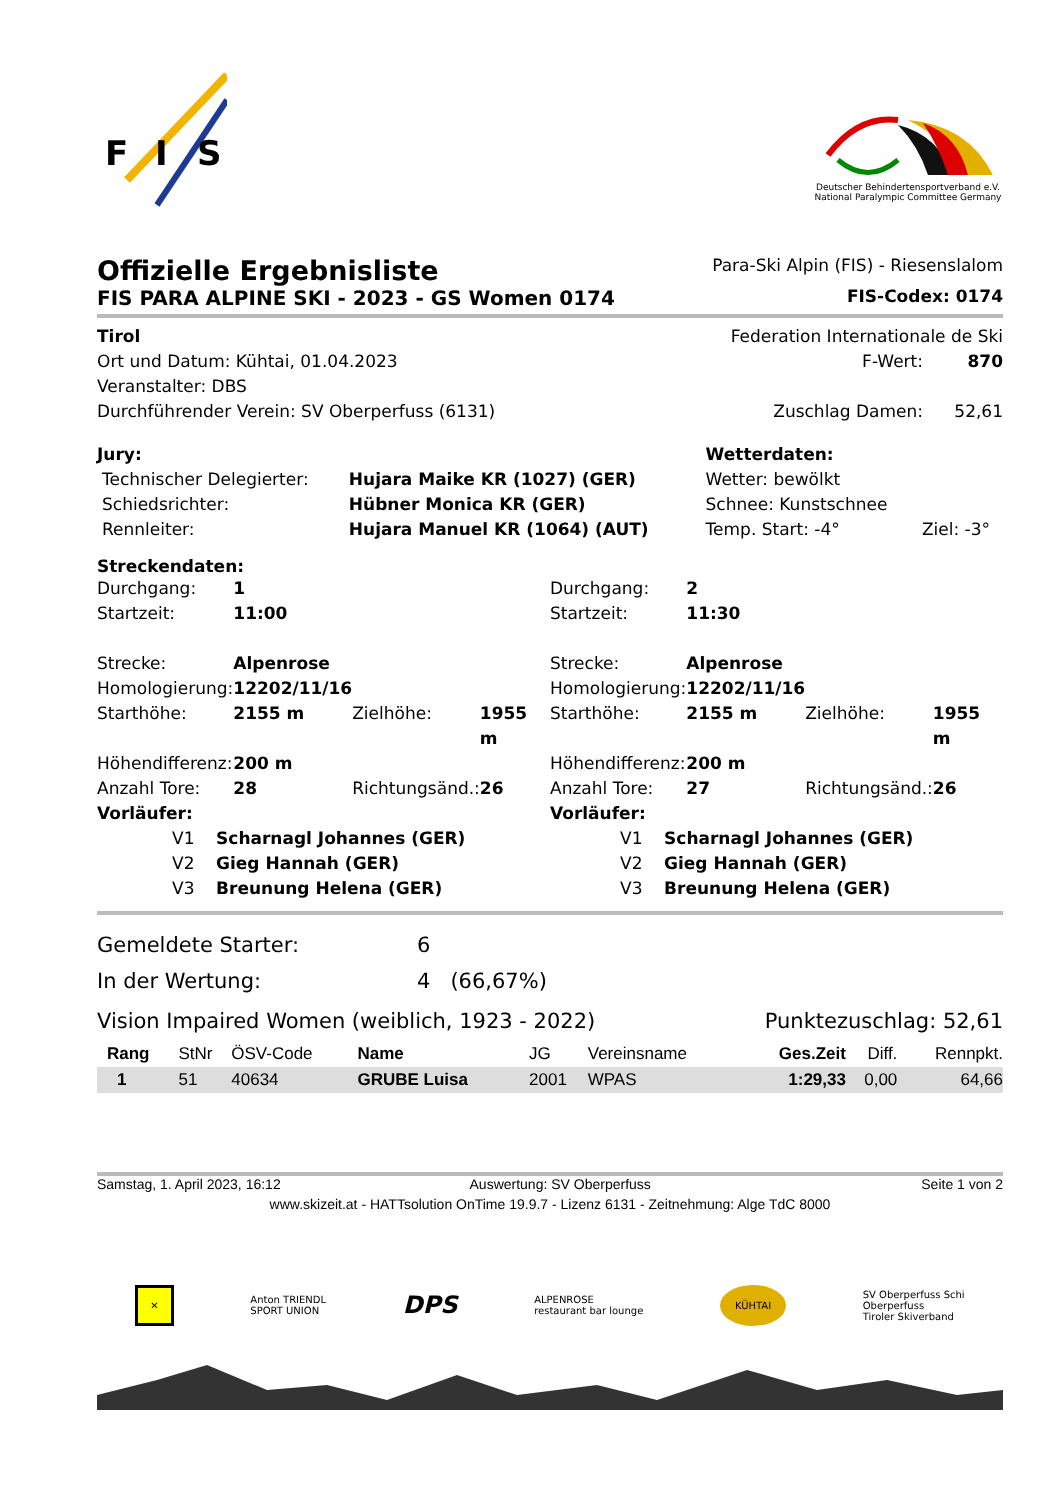F
I
S
Deutscher Behindertensportverband e.V.
National Paralympic Committee Germany
| Offizielle Ergebnisliste | Para-Ski Alpin (FIS) - Riesenslalom |
| FIS PARA ALPINE SKI - 2023 - GS Women 0174 | FIS-Codex: 0174 |
| Tirol | Federation Internationale de Ski | |
| Ort und Datum: Kühtai, 01.04.2023 | F-Wert: | 870 |
| Veranstalter: DBS | | |
| Durchführender Verein: SV Oberperfuss (6131) | Zuschlag Damen: | 52,61 |
| Jury: | | Wetterdaten: | |
| Technischer Delegierter: | Hujara Maike KR (1027) (GER) | Wetter: bewölkt | |
| Schiedsrichter: | Hübner Monica KR (GER) | Schnee: Kunstschnee | |
| Rennleiter: | Hujara Manuel KR (1064) (AUT) | Temp. Start: -4° | Ziel: -3° |
Streckendaten:
| Durchgang: | 1 | | | Durchgang: | 2 | | |
| Startzeit: | 11:00 | | | Startzeit: | 11:30 | | |
| Strecke: | Alpenrose | | | Strecke: | Alpenrose | | |
| Homologierung: | 12202/11/16 | | | Homologierung: | 12202/11/16 | | |
| Starthöhe: | 2155 m | Zielhöhe: | 1955 m | Starthöhe: | 2155 m | Zielhöhe: | 1955 m |
| Höhendifferenz: | 200 m | | | Höhendifferenz: | 200 m | | |
| Anzahl Tore: | 28 | Richtungsänd.: | 26 | Anzahl Tore: | 27 | Richtungsänd.: | 26 |
| Vorläufer: | | | | Vorläufer: | | | |
| V1 Scharnagl Johannes (GER) | | | | V1 Scharnagl Johannes (GER) | | | |
| V2 Gieg Hannah (GER) | | | | V2 Gieg Hannah (GER) | | | |
| V3 Breunung Helena (GER) | | | | V3 Breunung Helena (GER) | | | |
| Gemeldete Starter: | 6 |
| In der Wertung: | 4 (66,67%) |
| Vision Impaired Women (weiblich, 1923 - 2022) | Punktezuschlag: 52,61 |
| Rang | StNr | ÖSV-Code | Name | JG | Vereinsname | Ges.Zeit | Diff. | Rennpkt. |
| --- | --- | --- | --- | --- | --- | --- | --- | --- |
| 1 | 51 | 40634 | GRUBE Luisa | 2001 | WPAS | 1:29,33 | 0,00 | 64,66 |
| Samstag, 1. April 2023, 16:12 | Auswertung: SV Oberperfuss | Seite 1 von 2 |
www.skizeit.at - HATTsolution OnTime 19.9.7 - Lizenz 6131 - Zeitnehmung: Alge TdC 8000
✕ Anton TRIENDL
SPORT UNION DPS ALPENROSE
restaurant bar lounge KÜHTAI SV Oberperfuss Schi
Oberperfuss
Tiroler Skiverband